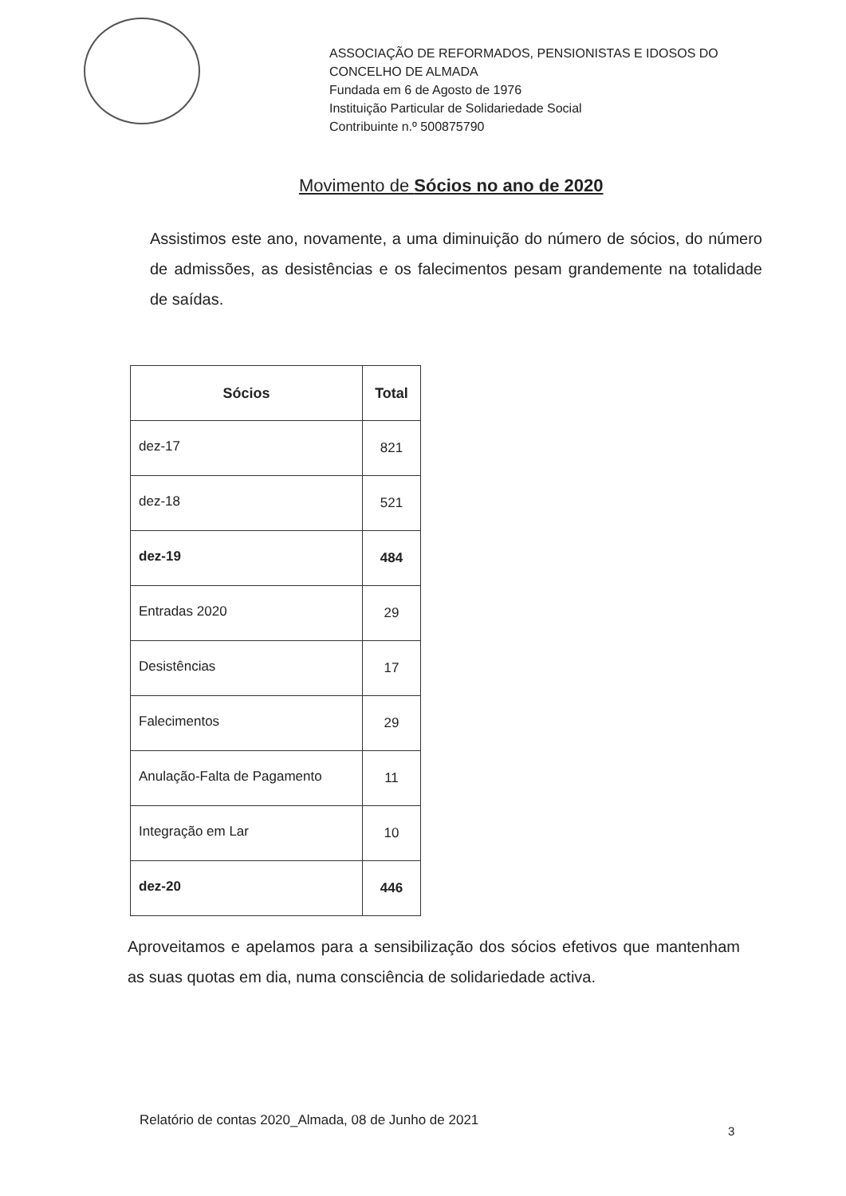ASSOCIAÇÃO DE REFORMADOS, PENSIONISTAS E IDOSOS DO
CONCELHO DE ALMADA
Fundada em 6 de Agosto de 1976
Instituição Particular de Solidariedade Social
Contribuinte n.º 500875790
Movimento de Sócios no ano de 2020
Assistimos este ano, novamente, a uma diminuição do número de sócios, do número de admissões, as desistências e os falecimentos pesam grandemente na totalidade de saídas.
| Sócios | Total |
| --- | --- |
| dez-17 | 821 |
| dez-18 | 521 |
| dez-19 | 484 |
| Entradas 2020 | 29 |
| Desistências | 17 |
| Falecimentos | 29 |
| Anulação-Falta de Pagamento | 11 |
| Integração em Lar | 10 |
| dez-20 | 446 |
Aproveitamos e apelamos para a sensibilização dos sócios efetivos que mantenham as suas quotas em dia, numa consciência de solidariedade activa.
Relatório de contas 2020_Almada, 08 de Junho de 2021
3